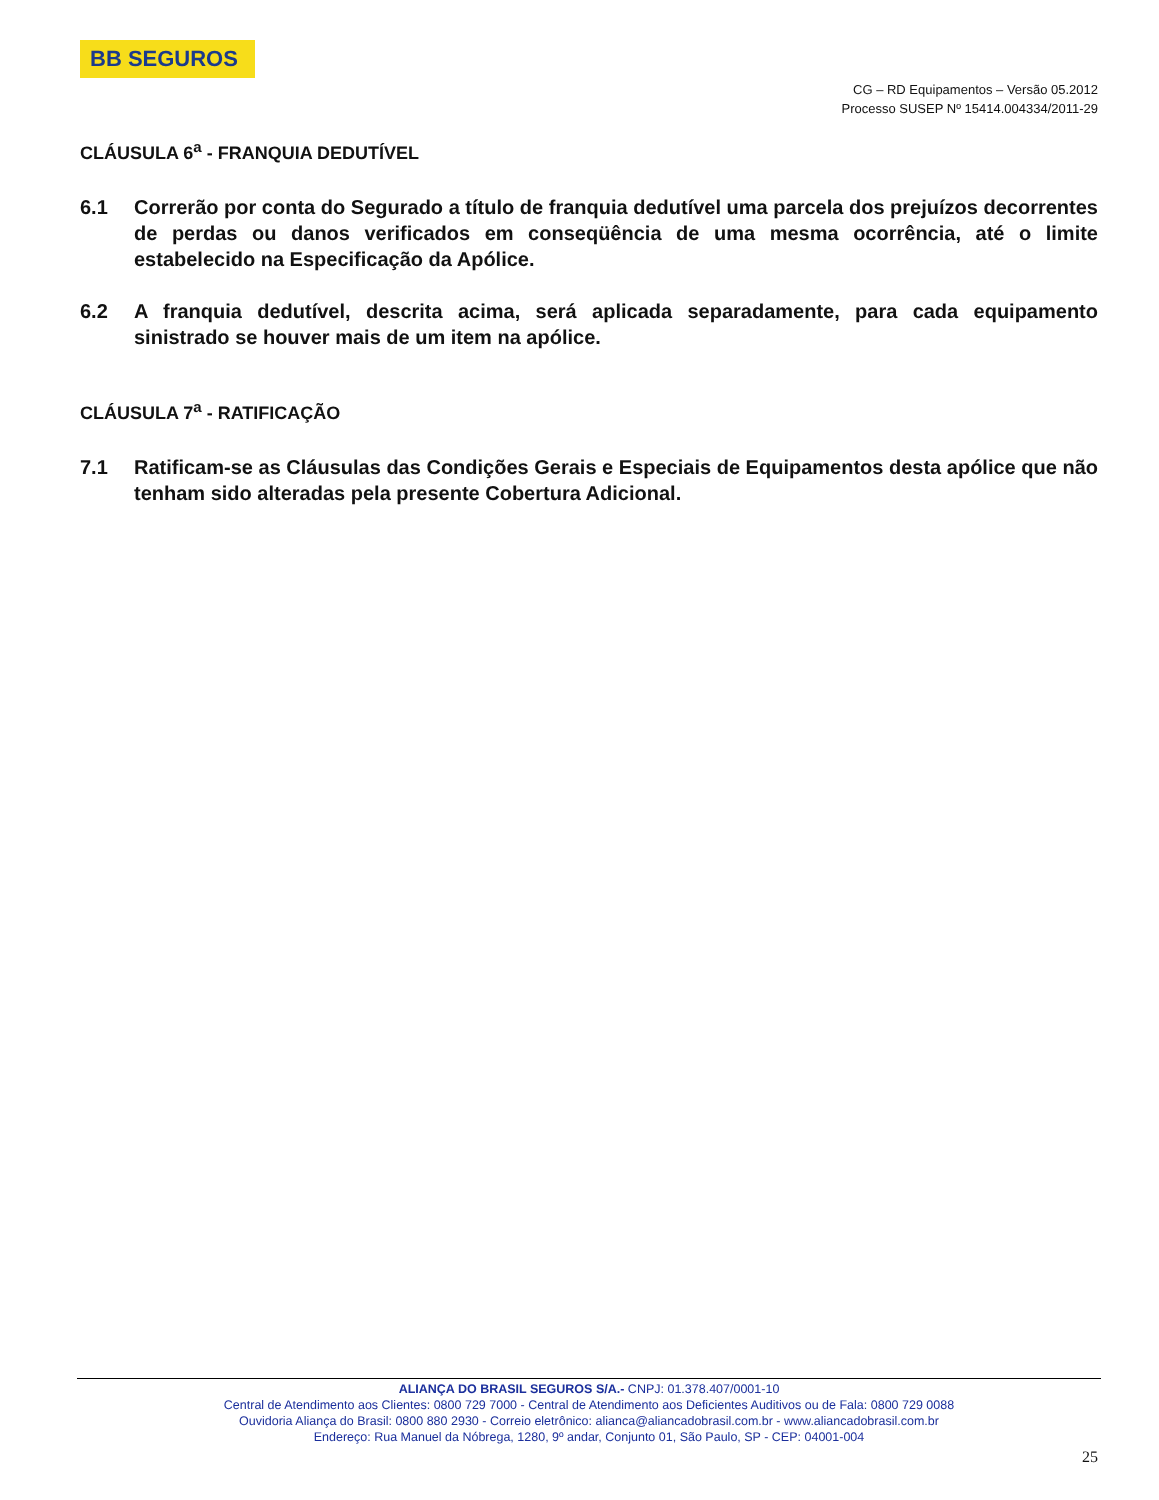BB SEGUROS
CG – RD Equipamentos – Versão 05.2012
Processo SUSEP Nº 15414.004334/2011-29
CLÁUSULA 6<sup>a</sup> - FRANQUIA DEDUTÍVEL
6.1 Correrão por conta do Segurado a título de franquia dedutível uma parcela dos prejuízos decorrentes de perdas ou danos verificados em conseqüência de uma mesma ocorrência, até o limite estabelecido na Especificação da Apólice.
6.2 A franquia dedutível, descrita acima, será aplicada separadamente, para cada equipamento sinistrado se houver mais de um item na apólice.
CLÁUSULA 7<sup>a</sup> - RATIFICAÇÃO
7.1 Ratificam-se as Cláusulas das Condições Gerais e Especiais de Equipamentos desta apólice que não tenham sido alteradas pela presente Cobertura Adicional.
ALIANÇA DO BRASIL SEGUROS S/A.- CNPJ: 01.378.407/0001-10
Central de Atendimento aos Clientes: 0800 729 7000 - Central de Atendimento aos Deficientes Auditivos ou de Fala: 0800 729 0088
Ouvidoria Aliança do Brasil: 0800 880 2930 - Correio eletrônico: alianca@aliancadobrasil.com.br - www.aliancadobrasil.com.br
Endereço: Rua Manuel da Nóbrega, 1280, 9º andar, Conjunto 01, São Paulo, SP - CEP: 04001-004
25